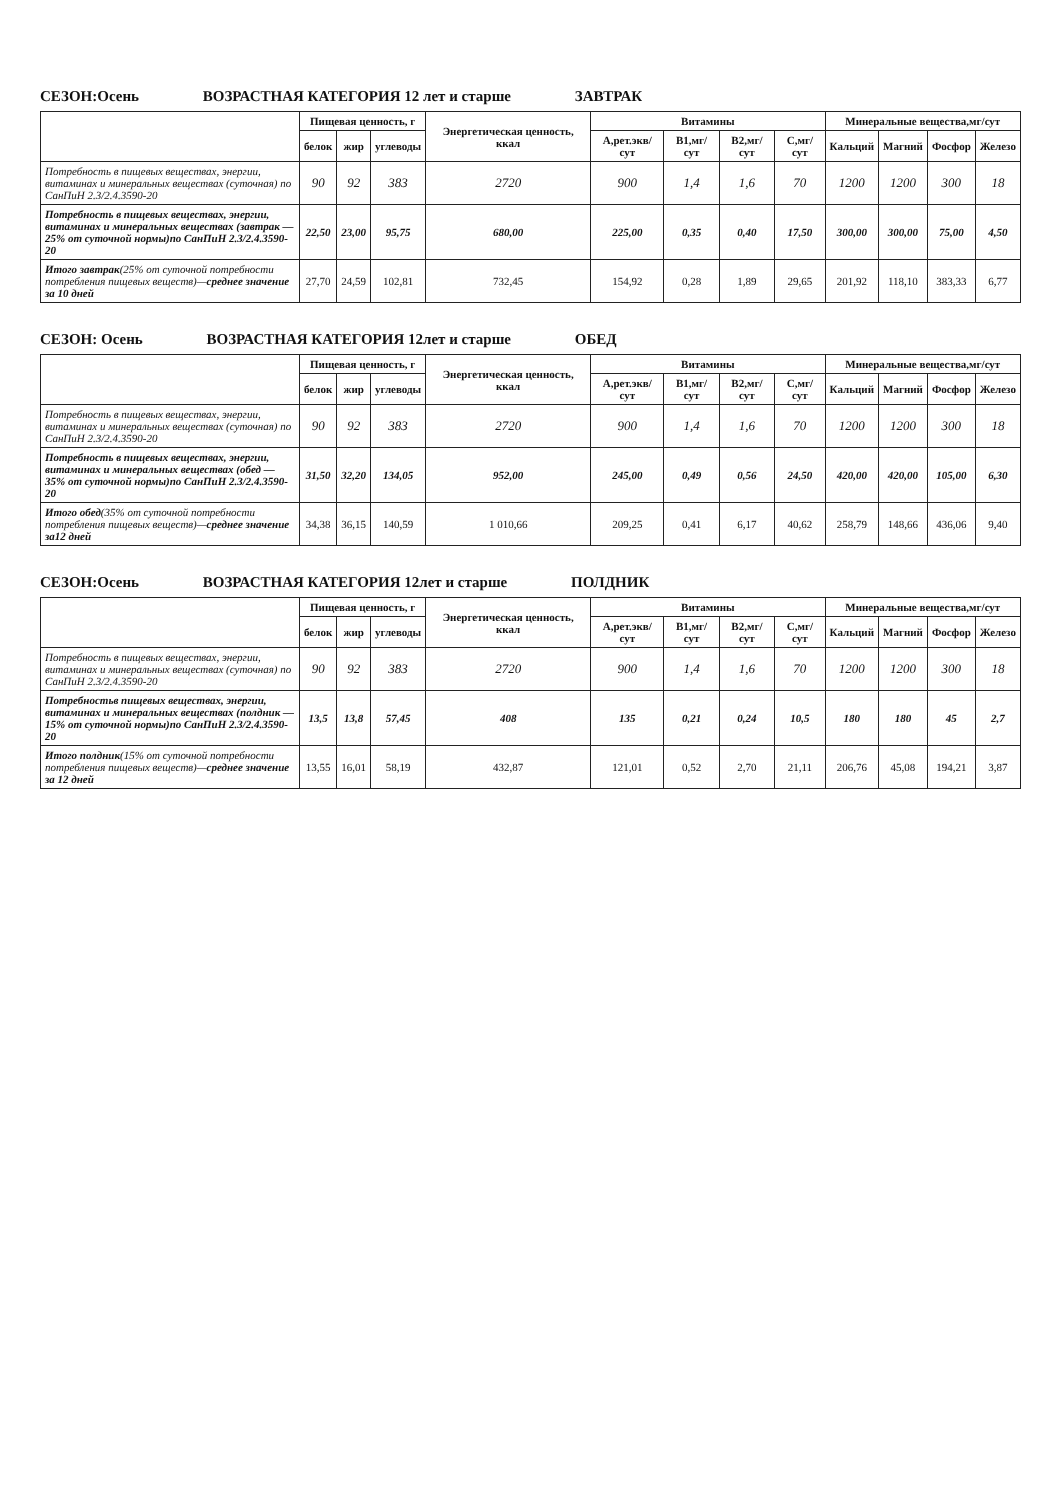СЕЗОН:Осень ВОЗРАСТНАЯ КАТЕГОРИЯ 12 лет и старше ЗАВТРАК
| | Пищевая ценность, г | | | Энергетическая ценность, ккал | Витамины | | | | Минеральные вещества,мг/сут | | | |
| --- | --- | --- | --- | --- | --- | --- | --- | --- | --- | --- | --- | --- |
| | белок | жир | углеводы | | А,рет.экв/сут | В1,мг/сут | В2,мг/сут | С,мг/сут | Кальций | Магний | Фосфор | Железо |
| Потребность в пищевых веществах, энергии, витаминах и минеральных веществах (суточная) по СанПиН 2.3/2.4.3590-20 | 90 | 92 | 383 | 2720 | 900 | 1,4 | 1,6 | 70 | 1200 | 1200 | 300 | 18 |
| Потребность в пищевых веществах, энергии, витаминах и минеральных веществах (завтрак — 25% от суточной нормы)по СанПиН 2.3/2.4.3590-20 | 22,50 | 23,00 | 95,75 | 680,00 | 225,00 | 0,35 | 0,40 | 17,50 | 300,00 | 300,00 | 75,00 | 4,50 |
| Итого завтрак (25% от суточной потребности потребления пищевых веществ)— среднее значение за 10 дней | 27,70 | 24,59 | 102,81 | 732,45 | 154,92 | 0,28 | 1,89 | 29,65 | 201,92 | 118,10 | 383,33 | 6,77 |
СЕЗОН: Осень ВОЗРАСТНАЯ КАТЕГОРИЯ 12лет и старше ОБЕД
| | Пищевая ценность, г | | | Энергетическая ценность, ккал | Витамины | | | | Минеральные вещества,мг/сут | | | |
| --- | --- | --- | --- | --- | --- | --- | --- | --- | --- | --- | --- | --- |
| | белок | жир | углеводы | | А,рет.экв/сут | В1,мг/сут | В2,мг/сут | С,мг/сут | Кальций | Магний | Фосфор | Железо |
| Потребность в пищевых веществах, энергии, витаминах и минеральных веществах (суточная) по СанПиН 2.3/2.4.3590-20 | 90 | 92 | 383 | 2720 | 900 | 1,4 | 1,6 | 70 | 1200 | 1200 | 300 | 18 |
| Потребность в пищевых веществах, энергии, витаминах и минеральных веществах (обед — 35% от суточной нормы)по СанПиН 2.3/2.4.3590-20 | 31,50 | 32,20 | 134,05 | 952,00 | 245,00 | 0,49 | 0,56 | 24,50 | 420,00 | 420,00 | 105,00 | 6,30 |
| Итого обед (35% от суточной потребности потребления пищевых веществ)— среднее значение за12 дней | 34,38 | 36,15 | 140,59 | 1 010,66 | 209,25 | 0,41 | 6,17 | 40,62 | 258,79 | 148,66 | 436,06 | 9,40 |
СЕЗОН:Осень ВОЗРАСТНАЯ КАТЕГОРИЯ 12лет и старше ПОЛДНИК
| | Пищевая ценность, г | | | Энергетическая ценность, ккал | Витамины | | | | Минеральные вещества,мг/сут | | | |
| --- | --- | --- | --- | --- | --- | --- | --- | --- | --- | --- | --- | --- |
| | белок | жир | углеводы | | А,рет.экв/сут | В1,мг/сут | В2,мг/сут | С,мг/сут | Кальций | Магний | Фосфор | Железо |
| Потребность в пищевых веществах, энергии, витаминах и минеральных веществах (суточная) по СанПиН 2.3/2.4.3590-20 | 90 | 92 | 383 | 2720 | 900 | 1,4 | 1,6 | 70 | 1200 | 1200 | 300 | 18 |
| Потребностьв пищевых веществах, энергии, витаминах и минеральных веществах (полдник — 15% от суточной нормы)по СанПиН 2.3/2.4.3590-20 | 13,5 | 13,8 | 57,45 | 408 | 135 | 0,21 | 0,24 | 10,5 | 180 | 180 | 45 | 2,7 |
| Итого полдник (15% от суточной потребности потребления пищевых веществ)— среднее значение за 12 дней | 13,55 | 16,01 | 58,19 | 432,87 | 121,01 | 0,52 | 2,70 | 21,11 | 206,76 | 45,08 | 194,21 | 3,87 |